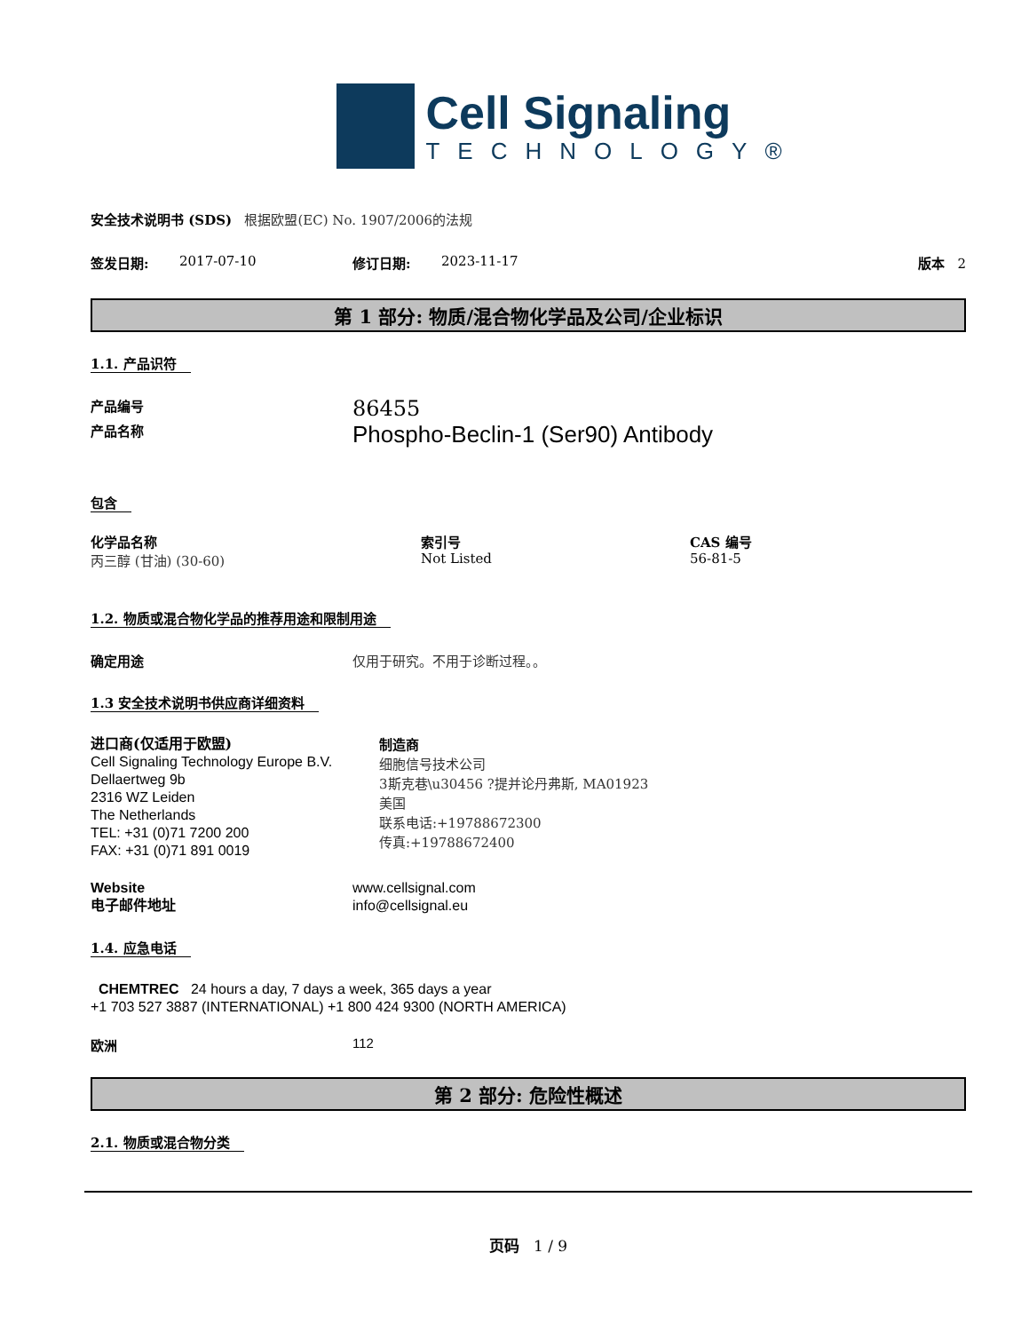Cell Signaling
TECHNOLOGY®
安全技术说明书 (SDS) 根据欧盟(EC) No. 1907/2006的法规
签发日期: 2017-07-10 修订日期: 2023-11-17 版本 2
第 1 部分: 物质/混合物化学品及公司/企业标识
1.1. 产品识符
产品编号
86455
产品名称
Phospho-Beclin-1 (Ser90) Antibody
包含
化学品名称
丙三醇 (甘油) (30-60)
索引号
Not Listed
CAS 编号
56-81-5
1.2. 物质或混合物化学品的推荐用途和限制用途
确定用途 仅用于研究。不用于诊断过程。。
1.3 安全技术说明书供应商详细资料
进口商(仅适用于欧盟)
Cell Signaling Technology Europe B.V.
Dellaertweg 9b
2316 WZ Leiden
The Netherlands
TEL: +31 (0)71 7200 200
FAX: +31 (0)71 891 0019
制造商
细胞信号技术公司
3斯克巷\u30456 ?提并论丹弗斯, MA01923
美国
联系电话:+19788672300
传真:+19788672400
Website
电子邮件地址
www.cellsignal.com
info@cellsignal.eu
1.4. 应急电话
CHEMTREC 24 hours a day, 7 days a week, 365 days a year
+1 703 527 3887 (INTERNATIONAL) +1 800 424 9300 (NORTH AMERICA)
欧洲 112
第 2 部分: 危险性概述
2.1. 物质或混合物分类
页码 1 / 9